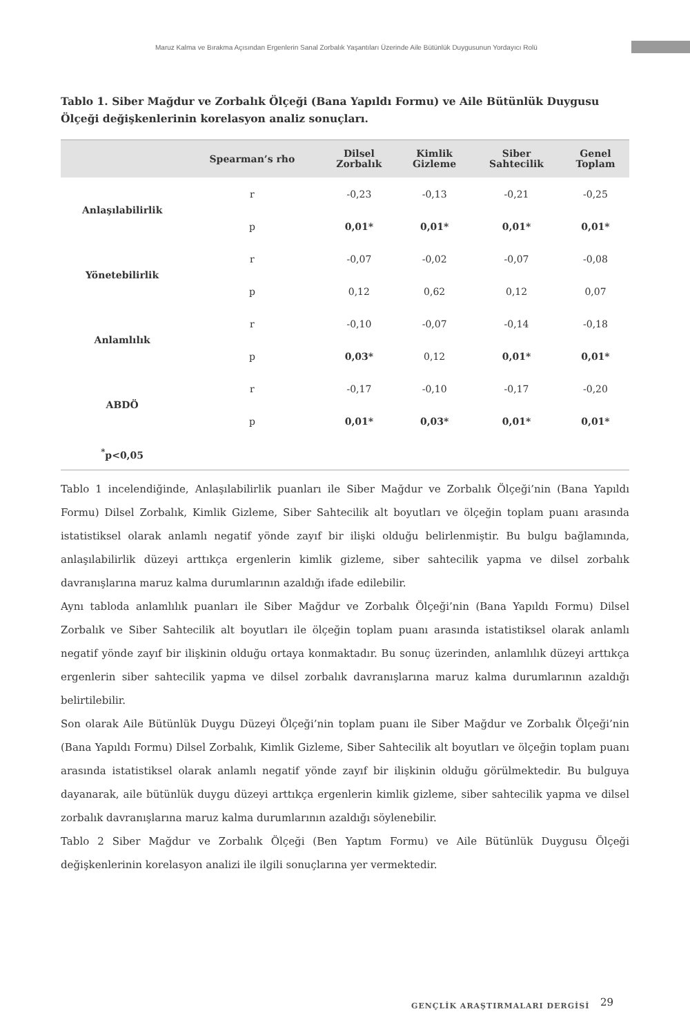Maruz Kalma ve Bırakma Açısından Ergenlerin Sanal Zorbalık Yaşantıları Üzerinde Aile Bütünlük Duygusunun Yordayıcı Rolü
Tablo 1. Siber Mağdur ve Zorbalık Ölçeği (Bana Yapıldı Formu) ve Aile Bütünlük Duygusu Ölçeği değişkenlerinin korelasyon analiz sonuçları.
| | Spearman’s rho | Dilsel Zorbalık | Kimlik Gizleme | Siber Sahtecilik | Genel Toplam |
| --- | --- | --- | --- | --- | --- |
| Anlaşılabilirlik | r | -0,23 | -0,13 | -0,21 | -0,25 |
| | p | 0,01* | 0,01* | 0,01* | 0,01* |
| Yönetebilirlik | r | -0,07 | -0,02 | -0,07 | -0,08 |
| | p | 0,12 | 0,62 | 0,12 | 0,07 |
| Anlamlılık | r | -0,10 | -0,07 | -0,14 | -0,18 |
| | p | 0,03* | 0,12 | 0,01* | 0,01* |
| ABDÖ | r | -0,17 | -0,10 | -0,17 | -0,20 |
| | p | 0,01* | 0,03* | 0,01* | 0,01* |
| <sup>*</sup> p<0,05 | | | | | |
Tablo 1 incelendiğinde, Anlaşılabilirlik puanları ile Siber Mağdur ve Zorbalık Ölçeği’nin (Bana Yapıldı Formu) Dilsel Zorbalık, Kimlik Gizleme, Siber Sahtecilik alt boyutları ve ölçeğin toplam puanı arasında istatistiksel olarak anlamlı negatif yönde zayıf bir ilişki olduğu belirlenmiştir. Bu bulgu bağlamında, anlaşılabilirlik düzeyi arttıkça ergenlerin kimlik gizleme, siber sahtecilik yapma ve dilsel zorbalık davranışlarına maruz kalma durumlarının azaldığı ifade edilebilir.
Aynı tabloda anlamlılık puanları ile Siber Mağdur ve Zorbalık Ölçeği’nin (Bana Yapıldı Formu) Dilsel Zorbalık ve Siber Sahtecilik alt boyutları ile ölçeğin toplam puanı arasında istatistiksel olarak anlamlı negatif yönde zayıf bir ilişkinin olduğu ortaya konmaktadır. Bu sonuç üzerinden, anlamlılık düzeyi arttıkça ergenlerin siber sahtecilik yapma ve dilsel zorbalık davranışlarına maruz kalma durumlarının azaldığı belirtilebilir.
Son olarak Aile Bütünlük Duygu Düzeyi Ölçeği’nin toplam puanı ile Siber Mağdur ve Zorbalık Ölçeği’nin (Bana Yapıldı Formu) Dilsel Zorbalık, Kimlik Gizleme, Siber Sahtecilik alt boyutları ve ölçeğin toplam puanı arasında istatistiksel olarak anlamlı negatif yönde zayıf bir ilişkinin olduğu görülmektedir. Bu bulguya dayanarak, aile bütünlük duygu düzeyi arttıkça ergenlerin kimlik gizleme, siber sahtecilik yapma ve dilsel zorbalık davranışlarına maruz kalma durumlarının azaldığı söylenebilir.
Tablo 2 Siber Mağdur ve Zorbalık Ölçeği (Ben Yaptım Formu) ve Aile Bütünlük Duygusu Ölçeği değişkenlerinin korelasyon analizi ile ilgili sonuçlarına yer vermektedir.
GENÇLİK ARAŞTIRMALARI DERGİSİ 29